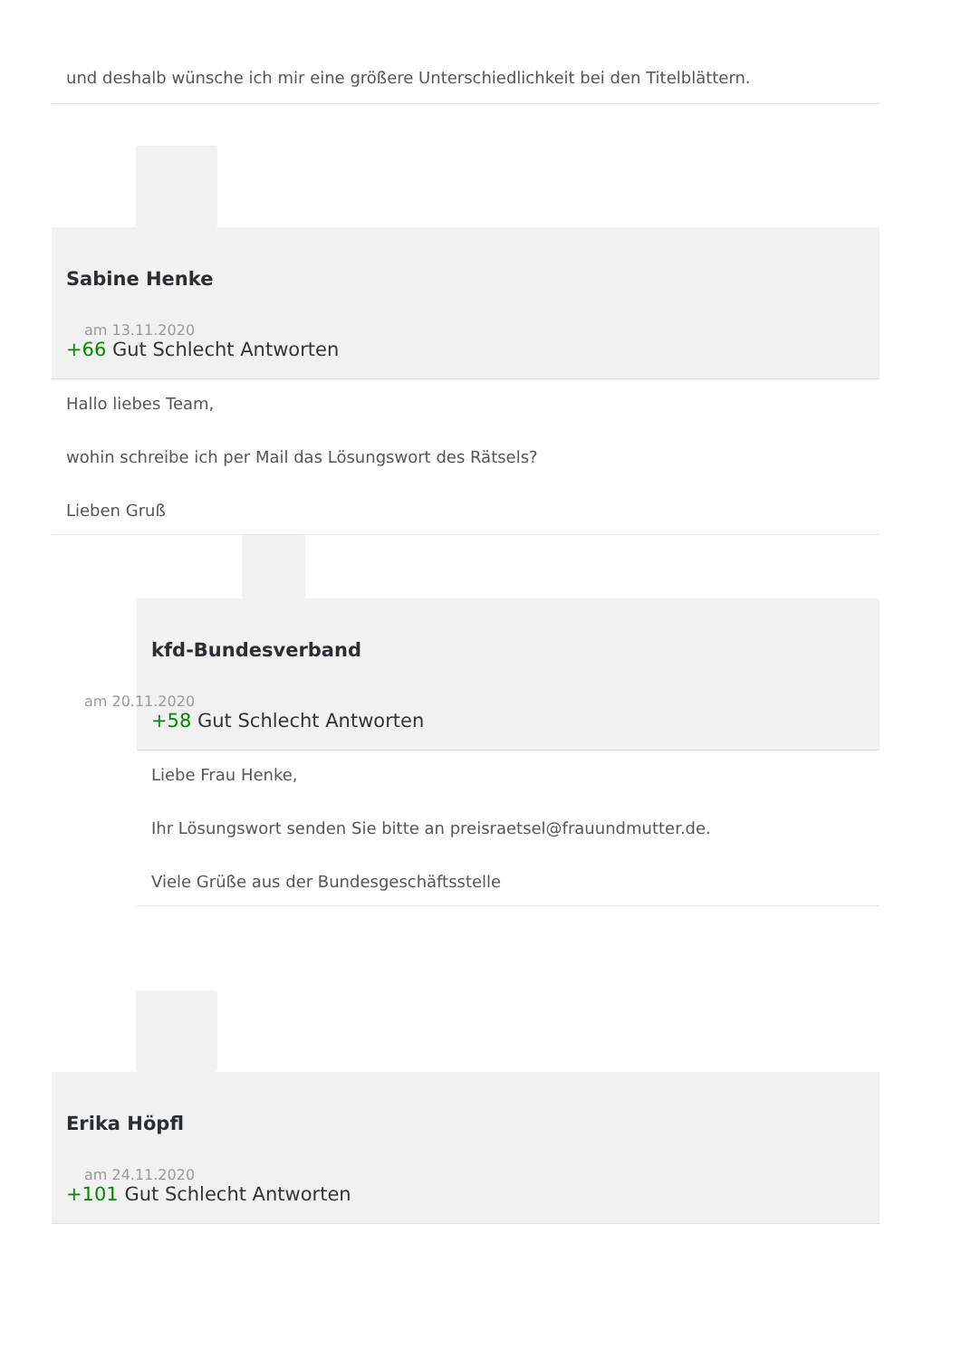und deshalb wünsche ich mir eine größere Unterschiedlichkeit bei den Titelblättern.
Sabine Henke
am 13.11.2020
+66 Gut Schlecht Antworten
Hallo liebes Team,
wohin schreibe ich per Mail das Lösungswort des Rätsels?
Lieben Gruß
kfd-Bundesverband
am 20.11.2020
+58 Gut Schlecht Antworten
Liebe Frau Henke,
Ihr Lösungswort senden Sie bitte an preisraetsel@frauundmutter.de.
Viele Grüße aus der Bundesgeschäftsstelle
Erika Höpfl
am 24.11.2020
+101 Gut Schlecht Antworten